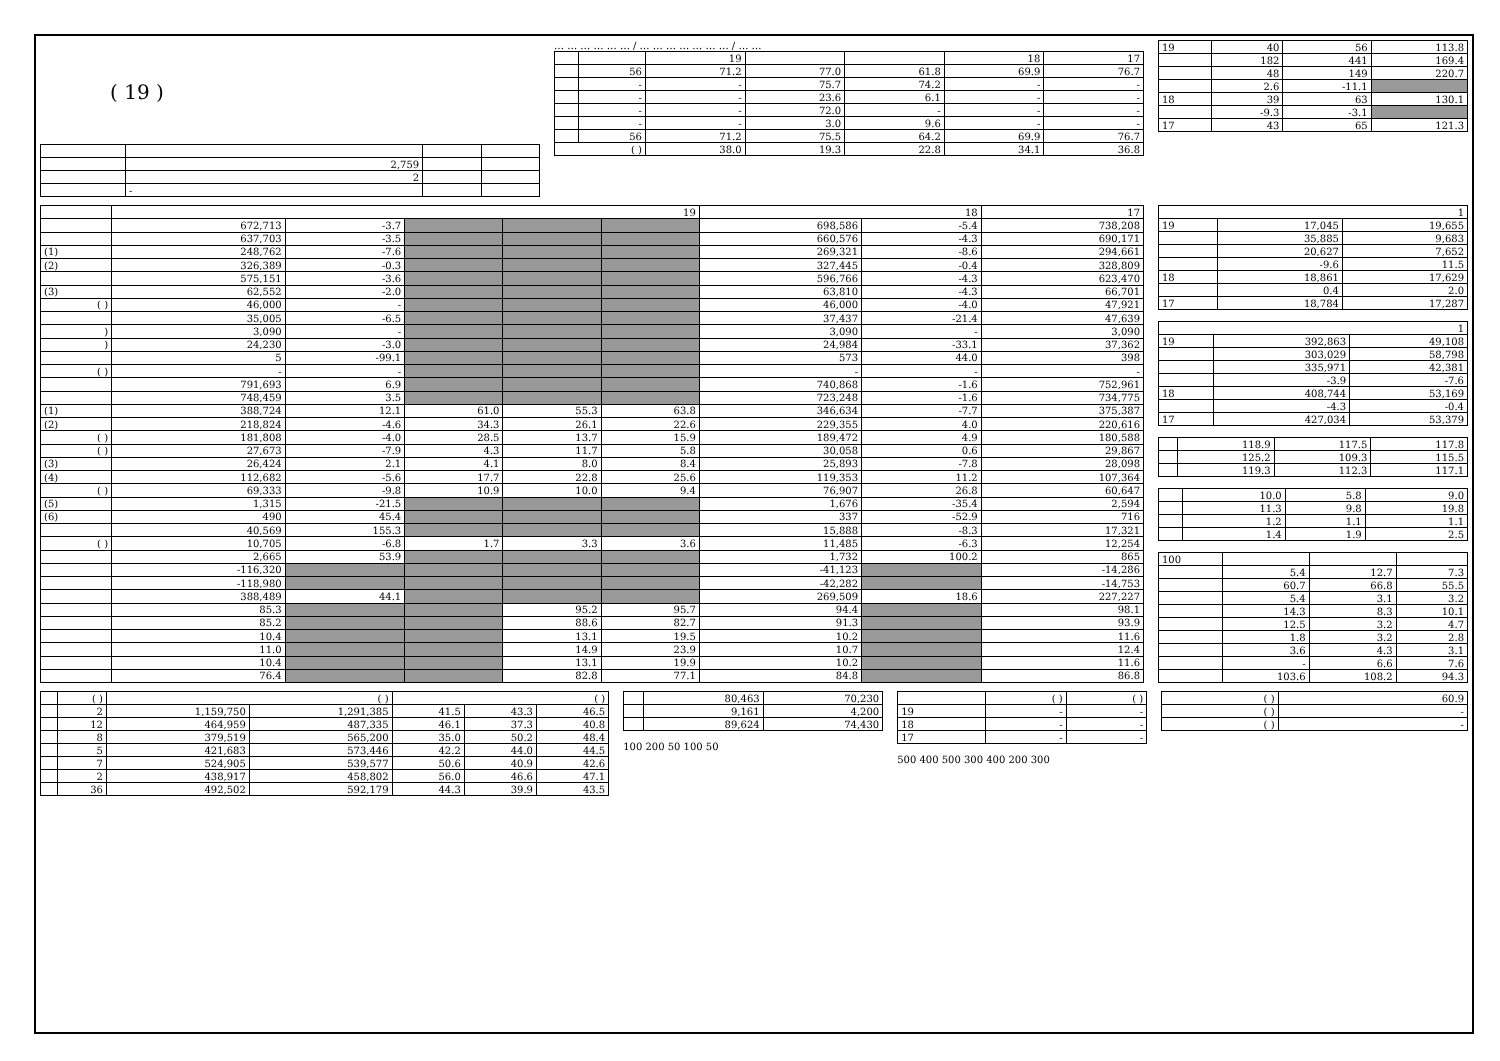( 19 )
| | 2,759 | | |
| | 2 | | |
| | - | | |
… … … … … … / … … … … … … … / … …
| | | 19 | | | 18 | 17 |
| --- | --- | --- | --- | --- | --- | --- |
| | 56 | 71.2 | 77.0 | 61.8 | 69.9 | 76.7 |
| | - | - | 75.7 | 74.2 | - | - |
| | - | - | 23.6 | 6.1 | - | - |
| | - | - | 72.0 | - | - | - |
| | - | - | 3.0 | 9.6 | - | - |
| | 56 | 71.2 | 75.5 | 64.2 | 69.9 | 76.7 |
| ( ) | | 38.0 | 19.3 | 22.8 | 34.1 | 36.8 |
| 19 | 40 | 56 | 113.8 |
| | 182 | 441 | 169.4 |
| | 48 | 149 | 220.7 |
| | 2.6 | -11.1 | |
| 18 | 39 | 63 | 130.1 |
| | -9.3 | -3.1 | |
| 17 | 43 | 65 | 121.3 |
| | 19 | | | | | 18 | | 17 |
| --- | --- | --- | --- | --- | --- | --- | --- | --- |
| | 672,713 | -3.7 | | | | 698,586 | -5.4 | 738,208 |
| | 637,703 | -3.5 | | | | 660,576 | -4.3 | 690,171 |
| (1) | 248,762 | -7.6 | | | | 269,321 | -8.6 | 294,661 |
| (2) | 326,389 | -0.3 | | | | 327,445 | -0.4 | 328,809 |
| | 575,151 | -3.6 | | | | 596,766 | -4.3 | 623,470 |
| (3) | 62,552 | -2.0 | | | | 63,810 | -4.3 | 66,701 |
| ( ) | 46,000 | - | | | | 46,000 | -4.0 | 47,921 |
| | 35,005 | -6.5 | | | | 37,437 | -21.4 | 47,639 |
| ) | 3,090 | - | | | | 3,090 | - | 3,090 |
| ) | 24,230 | -3.0 | | | | 24,984 | -33.1 | 37,362 |
| | 5 | -99.1 | | | | 573 | 44.0 | 398 |
| ( ) | - | - | | | | - | - | - |
| | 791,693 | 6.9 | | | | 740,868 | -1.6 | 752,961 |
| | 748,459 | 3.5 | | | | 723,248 | -1.6 | 734,775 |
| (1) | 388,724 | 12.1 | 61.0 | 55.3 | 63.8 | 346,634 | -7.7 | 375,387 |
| (2) | 218,824 | -4.6 | 34.3 | 26.1 | 22.6 | 229,355 | 4.0 | 220,616 |
| ( ) | 181,808 | -4.0 | 28.5 | 13.7 | 15.9 | 189,472 | 4.9 | 180,588 |
| ( ) | 27,673 | -7.9 | 4.3 | 11.7 | 5.8 | 30,058 | 0.6 | 29,867 |
| (3) | 26,424 | 2.1 | 4.1 | 8.0 | 8.4 | 25,893 | -7.8 | 28,098 |
| (4) | 112,682 | -5.6 | 17.7 | 22.8 | 25.6 | 119,353 | 11.2 | 107,364 |
| ( ) | 69,333 | -9.8 | 10.9 | 10.0 | 9.4 | 76,907 | 26.8 | 60,647 |
| (5) | 1,315 | -21.5 | | | | 1,676 | -35.4 | 2,594 |
| (6) | 490 | 45.4 | | | | 337 | -52.9 | 716 |
| | 40,569 | 155.3 | | | | 15,888 | -8.3 | 17,321 |
| ( ) | 10,705 | -6.8 | 1.7 | 3.3 | 3.6 | 11,485 | -6.3 | 12,254 |
| | 2,665 | 53.9 | | | | 1,732 | 100.2 | 865 |
| | -116,320 | | | | | -41,123 | | -14,286 |
| | -118,980 | | | | | -42,282 | | -14,753 |
| | 388,489 | 44.1 | | | | 269,509 | 18.6 | 227,227 |
| | 85.3 | | | 95.2 | 95.7 | 94.4 | | 98.1 |
| | 85.2 | | | 88.6 | 82.7 | 91.3 | | 93.9 |
| | 10.4 | | | 13.1 | 19.5 | 10.2 | | 11.6 |
| | 11.0 | | | 14.9 | 23.9 | 10.7 | | 12.4 |
| | 10.4 | | | 13.1 | 19.9 | 10.2 | | 11.6 |
| | 76.4 | | | 82.8 | 77.1 | 84.8 | | 86.8 |
| 1 | | |
| --- | --- | --- |
| 19 | 17,045 | 19,655 |
| | 35,885 | 9,683 |
| | 20,627 | 7,652 |
| | -9.6 | 11.5 |
| 18 | 18,861 | 17,629 |
| | 0.4 | 2.0 |
| 17 | 18,784 | 17,287 |
| 1 | | |
| --- | --- | --- |
| 19 | 392,863 | 49,108 |
| | 303,029 | 58,798 |
| | 335,971 | 42,381 |
| | -3.9 | -7.6 |
| 18 | 408,744 | 53,169 |
| | -4.3 | -0.4 |
| 17 | 427,034 | 53,379 |
| | 118.9 | 117.5 | 117.8 |
| | 125.2 | 109.3 | 115.5 |
| | 119.3 | 112.3 | 117.1 |
| | 10.0 | 5.8 | 9.0 |
| | 11.3 | 9.8 | 19.8 |
| | 1.2 | 1.1 | 1.1 |
| | 1.4 | 1.9 | 2.5 |
| 100 | | | |
| | 5.4 | 12.7 | 7.3 |
| | 60.7 | 66.8 | 55.5 |
| | 5.4 | 3.1 | 3.2 |
| | 14.3 | 8.3 | 10.1 |
| | 12.5 | 3.2 | 4.7 |
| | 1.8 | 3.2 | 2.8 |
| | 3.6 | 4.3 | 3.1 |
| | - | 6.6 | 7.6 |
| | 103.6 | 108.2 | 94.3 |
| | ( ) | ( ) | | ( ) | | |
| --- | --- | --- | --- | --- | --- | --- |
| | 2 | 1,159,750 | 1,291,385 | 41.5 | 43.3 | 46.5 |
| | 12 | 464,959 | 487,335 | 46.1 | 37.3 | 40.8 |
| | 8 | 379,519 | 565,200 | 35.0 | 50.2 | 48.4 |
| | 5 | 421,683 | 573,446 | 42.2 | 44.0 | 44.5 |
| | 7 | 524,905 | 539,577 | 50.6 | 40.9 | 42.6 |
| | 2 | 438,917 | 458,802 | 56.0 | 46.6 | 47.1 |
| | 36 | 492,502 | 592,179 | 44.3 | 39.9 | 43.5 |
| | 80,463 | 70,230 |
| | 9,161 | 4,200 |
| | 89,624 | 74,430 |
100 200 50 100 50
| | ( ) | ( ) |
| 19 | - | - |
| 18 | - | - |
| 17 | - | - |
500 400 500 300 400 200 300
| ( ) | 60.9 |
| ( ) | - |
| ( ) | - |